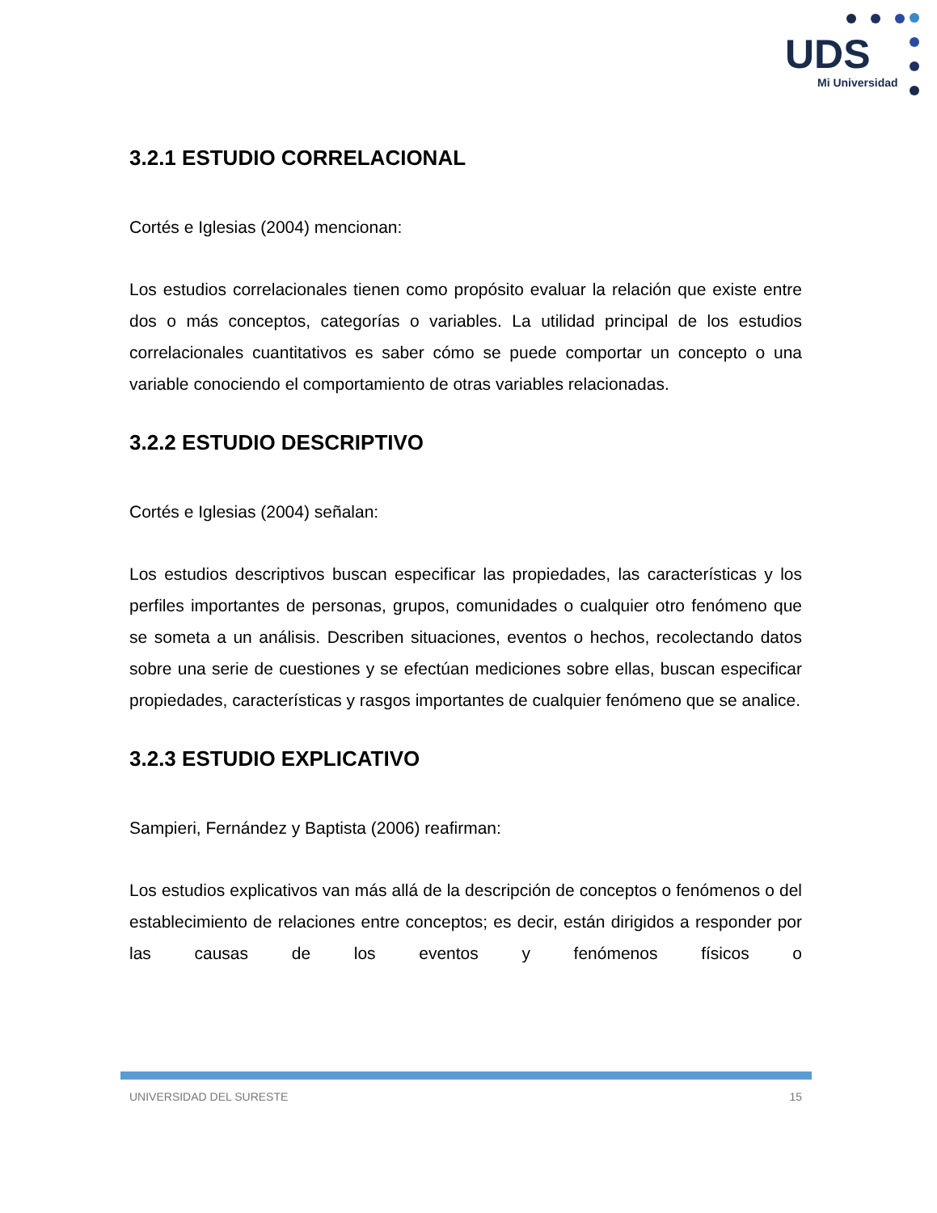UDS
Mi Universidad
3.2.1 ESTUDIO CORRELACIONAL
Cortés e Iglesias (2004) mencionan:
Los estudios correlacionales tienen como propósito evaluar la relación que existe entre dos o más conceptos, categorías o variables. La utilidad principal de los estudios correlacionales cuantitativos es saber cómo se puede comportar un concepto o una variable conociendo el comportamiento de otras variables relacionadas.
3.2.2 ESTUDIO DESCRIPTIVO
Cortés e Iglesias (2004) señalan:
Los estudios descriptivos buscan especificar las propiedades, las características y los perfiles importantes de personas, grupos, comunidades o cualquier otro fenómeno que se someta a un análisis. Describen situaciones, eventos o hechos, recolectando datos sobre una serie de cuestiones y se efectúan mediciones sobre ellas, buscan especificar propiedades, características y rasgos importantes de cualquier fenómeno que se analice.
3.2.3 ESTUDIO EXPLICATIVO
Sampieri, Fernández y Baptista (2006) reafirman:
Los estudios explicativos van más allá de la descripción de conceptos o fenómenos o del establecimiento de relaciones entre conceptos; es decir, están dirigidos a responder por las causas de los eventos y fenómenos físicos o
UNIVERSIDAD DEL SURESTE 15